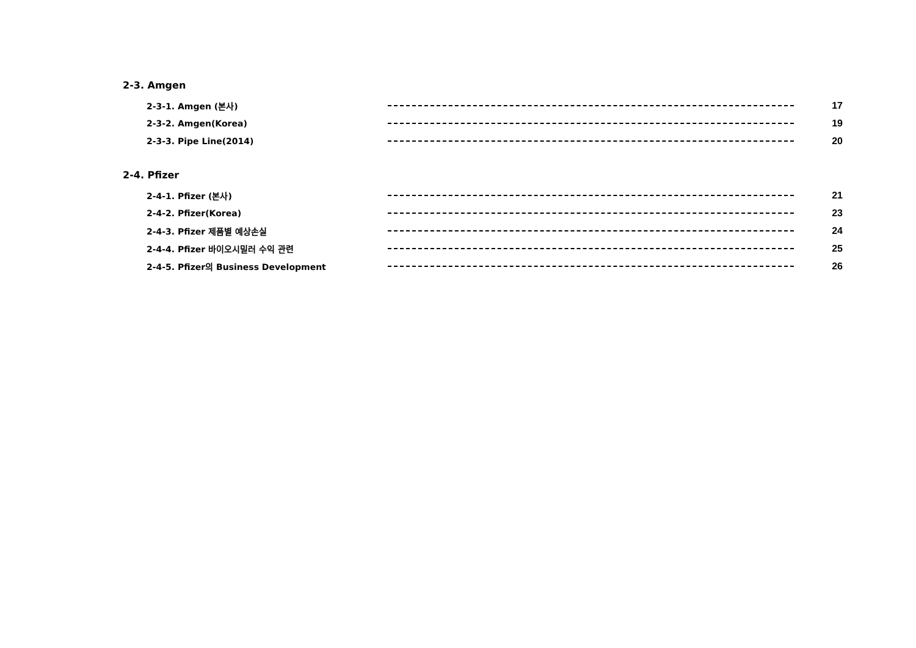2-3. Amgen
2-3-1. Amgen (본사) 17
2-3-2. Amgen(Korea) 19
2-3-3. Pipe Line(2014) 20
2-4. Pfizer
2-4-1. Pfizer (본사) 21
2-4-2. Pfizer(Korea) 23
2-4-3. Pfizer 제품별 예상손실 24
2-4-4. Pfizer 바이오시밀러 수익 관련 25
2-4-5. Pfizer의 Business Development 26